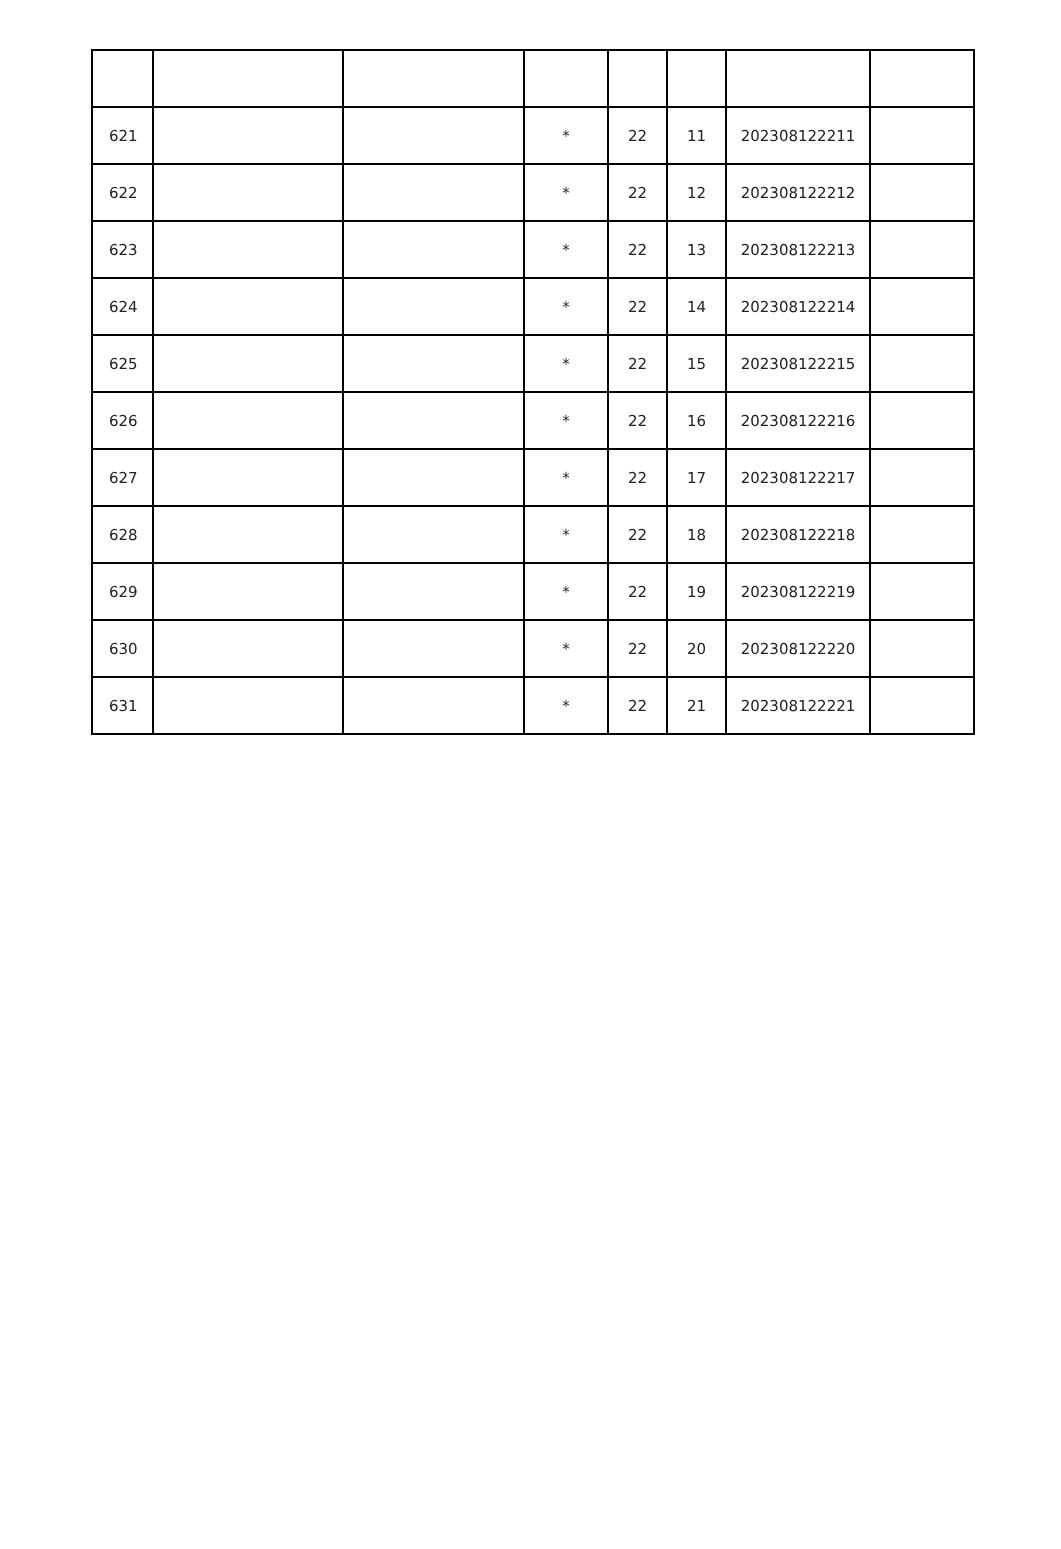| 621 | | | * | 22 | 11 | 202308122211 | |
| 622 | | | * | 22 | 12 | 202308122212 | |
| 623 | | | * | 22 | 13 | 202308122213 | |
| 624 | | | * | 22 | 14 | 202308122214 | |
| 625 | | | * | 22 | 15 | 202308122215 | |
| 626 | | | * | 22 | 16 | 202308122216 | |
| 627 | | | * | 22 | 17 | 202308122217 | |
| 628 | | | * | 22 | 18 | 202308122218 | |
| 629 | | | * | 22 | 19 | 202308122219 | |
| 630 | | | * | 22 | 20 | 202308122220 | |
| 631 | | | * | 22 | 21 | 202308122221 | |